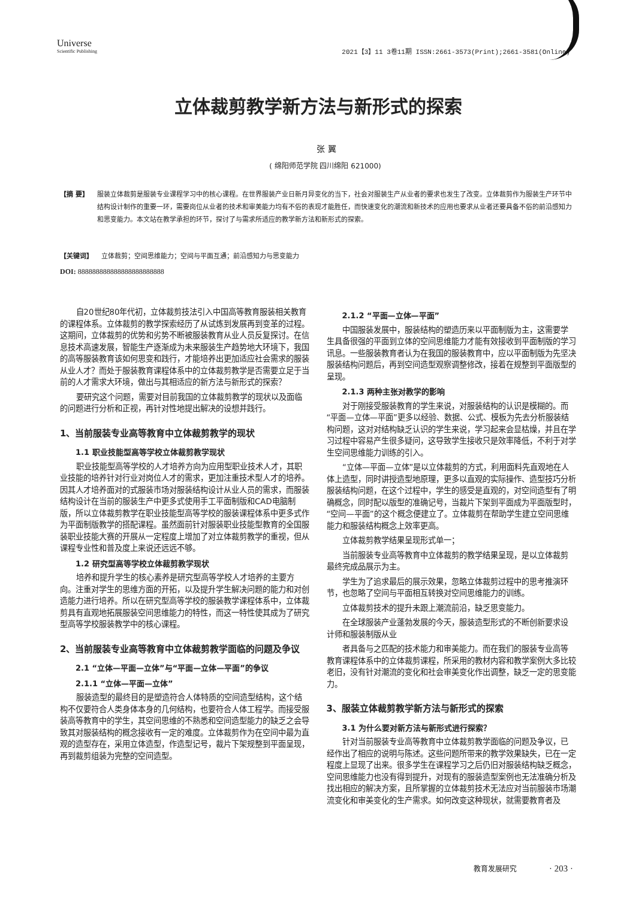Universe
Scientific Publishing
2021【3】11 3卷11期 ISSN:2661-3573(Print);2661-3581(Online)
立体裁剪教学新方法与新形式的探索
张 翼
( 绵阳师范学院 四川绵阳 621000)
【摘 要】 服装立体裁剪是服装专业课程学习中的核心课程。在世界服装产业日新月异变化的当下，社会对服装生产从业者的要求也发生了改变。立体裁剪作为服装生产环节中结构设计制作的重要一环，需要岗位从业者的技术和审美能力均有不俗的表现才能胜任，而快速变化的潮流和新技术的应用也要求从业者还要具备不俗的前沿感知力和思变能力。本文站在教学承担的环节，探讨了与需求所适应的教学新方法和新形式的探索。
【关键词】 立体裁剪；空间思维能力；空间与平面互通；前沿感知力与思变能力
DOI: 888888888888888888888888
自20世纪80年代初，立体裁剪技法引入中国高等教育服装相关教育的课程体系。立体裁剪的教学探索经历了从试炼到发展再到变革的过程。这期间，立体裁剪的优势和劣势不断被服装教育从业人员反复探讨。在信息技术高速发展，智能生产逐渐成为未来服装生产趋势地大环境下，我国的高等服装教育该如何思变和践行，才能培养出更加适应社会需求的服装从业人才？而处于服装教育课程体系中的立体裁剪教学是否需要立足于当前的人才需求大环境，做出与其相适应的新方法与新形式的探索？
要研究这个问题，需要对目前我国的立体裁剪教学的现状以及面临的问题进行分析和正视，再针对性地提出解决的设想并践行。
1、当前服装专业高等教育中立体裁剪教学的现状
1.1 职业技能型高等学校立体裁剪教学现状
职业技能型高等学校的人才培养方向为应用型职业技术人才，其职业技能的培养针对行业对岗位人才的需求，更加注重技术型人才的培养。因其人才培养面对的式服装市场对服装结构设计从业人员的需求，而服装结构设计在当前的服装生产中更多式使用手工平面制版和CAD电脑制版，所以立体裁剪教学在职业技能型高等学校的服装课程体系中更多式作为平面制版教学的搭配课程。虽然面前针对服装职业技能型教育的全国服装职业技能大赛的开展从一定程度上增加了对立体裁剪教学的重视，但从课程专业性和普及度上来说还远远不够。
1.2 研究型高等学校立体裁剪教学现状
培养和提升学生的核心素养是研究型高等学校人才培养的主要方向。注重对学生的思维方面的开拓，以及提升学生解决问题的能力和对创造能力进行培养。所以在研究型高等学校的服装教学课程体系中，立体裁剪具有直观地拓展服装空间思维能力的特性，而这一特性使其成为了研究型高等学校服装教学中的核心课程。
2、当前服装专业高等教育中立体裁剪教学面临的问题及争议
2.1 “立体—平面—立体”与“平面—立体—平面”的争议
2.1.1 “立体—平面—立体”
服装造型的最终目的是塑造符合人体特质的空间造型结构，这个结构不仅要符合人类身体本身的几何结构，也要符合人体工程学。而接受服装高等教育中的学生，其空间思维的不熟悉和空间造型能力的缺乏之会导致其对服装结构的概念接收有一定的难度。立体裁剪作为在空间中最为直观的造型存在，采用立体造型，作造型记号，裁片下架规整到平面呈现，再到裁剪组装为完整的空间造型。
2.1.2 “平面—立体—平面”
中国服装发展中，服装结构的塑造历来以平面制版为主，这需要学生具备很强的平面到立体的空间思维能力才能有效接收到平面制版的学习讯息。一些服装教育者认为在我国的服装教育中，应以平面制版为先坚决服装结构问题后，再到空间造型观察调整修改，接着在规整到平面版型的呈现。
2.1.3 两种主张对教学的影响
对于刚接受服装教育的学生来说，对服装结构的认识是模糊的。而“平面—立体—平面”更多以经验、数据、公式、模板为先去分析服装结构问题，这对对结构缺乏认识的学生来说，学习起来会显枯燥，并且在学习过程中容易产生很多疑问，这导致学生接收只是效率降低，不利于对学生空间思维能力训练的引入。
“立体—平面—立体”是以立体裁剪的方式，利用面料先直观地在人体上造型，同时讲授造型地原理，更多以直观的实际操作、造型技巧分析服装结构问题，在这个过程中，学生的感受是直观的，对空间造型有了明确概念，同时配以版型的准确记号，当裁片下架到平面成为平面版型时，“空间—平面”的这个概念便建立了。立体裁剪在帮助学生建立空间思维能力和服装结构概念上效率更高。
立体裁剪教学结果呈现形式单一；
当前服装专业高等教育中立体裁剪的教学结果呈现，是以立体裁剪最终完成品展示为主。
学生为了追求最后的展示效果，忽略立体裁剪过程中的思考推演环节，也忽略了空间与平面相互转换对空间思维能力的训练。
立体裁剪技术的提升未跟上潮流前沿，缺乏思变能力。
在全球服装产业蓬勃发展的今天，服装造型形式的不断创新要求设计师和服装制版从业
者具备与之匹配的技术能力和审美能力。而在我们的服装专业高等教育课程体系中的立体裁剪课程，所采用的教材内容和教学案例大多比较老旧，没有针对潮流的变化和社会审美变化作出调整，缺乏一定的思变能力。
3、服装立体裁剪教学新方法与新形式的探索
3.1 为什么要对新方法与新形式进行探索？
针对当前服装专业高等教育中立体裁剪教学面临的问题及争议，已经作出了相应的说明与陈述。这些问题所带来的教学效果缺失，已在一定程度上显现了出来。很多学生在课程学习之后仍旧对服装结构缺乏概念，空间思维能力也没有得到提升，对现有的服装造型案例也无法准确分析及找出相应的解决方案，且所掌握的立体裁剪技术无法应对当前服装市场潮流变化和审美变化的生产需求。如何改变这种现状，就需要教育者及
教育发展研究 · 203 ·